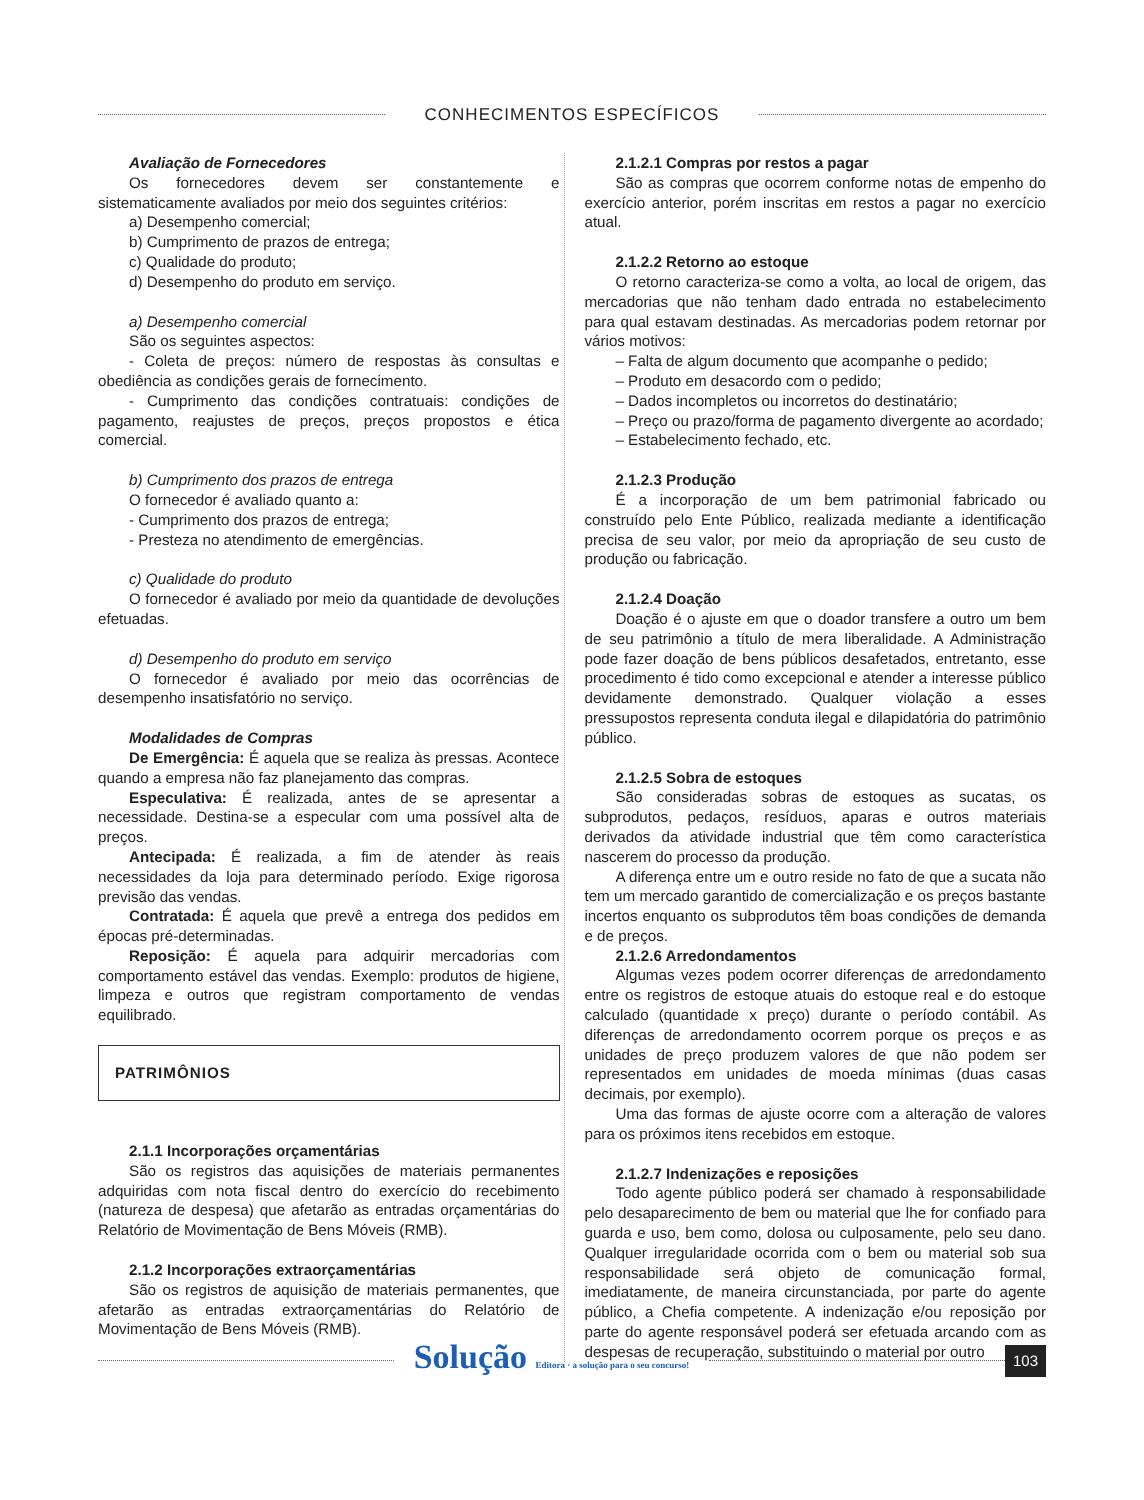CONHECIMENTOS ESPECÍFICOS
Avaliação de Fornecedores
Os fornecedores devem ser constantemente e sistematicamente avaliados por meio dos seguintes critérios:
a) Desempenho comercial;
b) Cumprimento de prazos de entrega;
c) Qualidade do produto;
d) Desempenho do produto em serviço.
a) Desempenho comercial
São os seguintes aspectos:
- Coleta de preços: número de respostas às consultas e obediência as condições gerais de fornecimento.
- Cumprimento das condições contratuais: condições de pagamento, reajustes de preços, preços propostos e ética comercial.
b) Cumprimento dos prazos de entrega
O fornecedor é avaliado quanto a:
- Cumprimento dos prazos de entrega;
- Presteza no atendimento de emergências.
c) Qualidade do produto
O fornecedor é avaliado por meio da quantidade de devoluções efetuadas.
d) Desempenho do produto em serviço
O fornecedor é avaliado por meio das ocorrências de desempenho insatisfatório no serviço.
Modalidades de Compras
De Emergência: É aquela que se realiza às pressas. Acontece quando a empresa não faz planejamento das compras.
Especulativa: É realizada, antes de se apresentar a necessidade. Destina-se a especular com uma possível alta de preços.
Antecipada: É realizada, a fim de atender às reais necessidades da loja para determinado período. Exige rigorosa previsão das vendas.
Contratada: É aquela que prevê a entrega dos pedidos em épocas pré-determinadas.
Reposição: É aquela para adquirir mercadorias com comportamento estável das vendas. Exemplo: produtos de higiene, limpeza e outros que registram comportamento de vendas equilibrado.
PATRIMÔNIOS
2.1.1 Incorporações orçamentárias
São os registros das aquisições de materiais permanentes adquiridas com nota fiscal dentro do exercício do recebimento (natureza de despesa) que afetarão as entradas orçamentárias do Relatório de Movimentação de Bens Móveis (RMB).
2.1.2 Incorporações extraorçamentárias
São os registros de aquisição de materiais permanentes, que afetarão as entradas extraorçamentárias do Relatório de Movimentação de Bens Móveis (RMB).
2.1.2.1 Compras por restos a pagar
São as compras que ocorrem conforme notas de empenho do exercício anterior, porém inscritas em restos a pagar no exercício atual.
2.1.2.2 Retorno ao estoque
O retorno caracteriza-se como a volta, ao local de origem, das mercadorias que não tenham dado entrada no estabelecimento para qual estavam destinadas. As mercadorias podem retornar por vários motivos:
– Falta de algum documento que acompanhe o pedido;
– Produto em desacordo com o pedido;
– Dados incompletos ou incorretos do destinatário;
– Preço ou prazo/forma de pagamento divergente ao acordado;
– Estabelecimento fechado, etc.
2.1.2.3 Produção
É a incorporação de um bem patrimonial fabricado ou construído pelo Ente Público, realizada mediante a identificação precisa de seu valor, por meio da apropriação de seu custo de produção ou fabricação.
2.1.2.4 Doação
Doação é o ajuste em que o doador transfere a outro um bem de seu patrimônio a título de mera liberalidade. A Administração pode fazer doação de bens públicos desafetados, entretanto, esse procedimento é tido como excepcional e atender a interesse público devidamente demonstrado. Qualquer violação a esses pressupostos representa conduta ilegal e dilapidatória do patrimônio público.
2.1.2.5 Sobra de estoques
São consideradas sobras de estoques as sucatas, os subprodutos, pedaços, resíduos, aparas e outros materiais derivados da atividade industrial que têm como característica nascerem do processo da produção.
A diferença entre um e outro reside no fato de que a sucata não tem um mercado garantido de comercialização e os preços bastante incertos enquanto os subprodutos têm boas condições de demanda e de preços.
2.1.2.6 Arredondamentos
Algumas vezes podem ocorrer diferenças de arredondamento entre os registros de estoque atuais do estoque real e do estoque calculado (quantidade x preço) durante o período contábil. As diferenças de arredondamento ocorrem porque os preços e as unidades de preço produzem valores de que não podem ser representados em unidades de moeda mínimas (duas casas decimais, por exemplo).
Uma das formas de ajuste ocorre com a alteração de valores para os próximos itens recebidos em estoque.
2.1.2.7 Indenizações e reposições
Todo agente público poderá ser chamado à responsabilidade pelo desaparecimento de bem ou material que lhe for confiado para guarda e uso, bem como, dolosa ou culposamente, pelo seu dano. Qualquer irregularidade ocorrida com o bem ou material sob sua responsabilidade será objeto de comunicação formal, imediatamente, de maneira circunstanciada, por parte do agente público, a Chefia competente. A indenização e/ou reposição por parte do agente responsável poderá ser efetuada arcando com as despesas de recuperação, substituindo o material por outro
Solução Editora · a solução para o seu concurso!
103